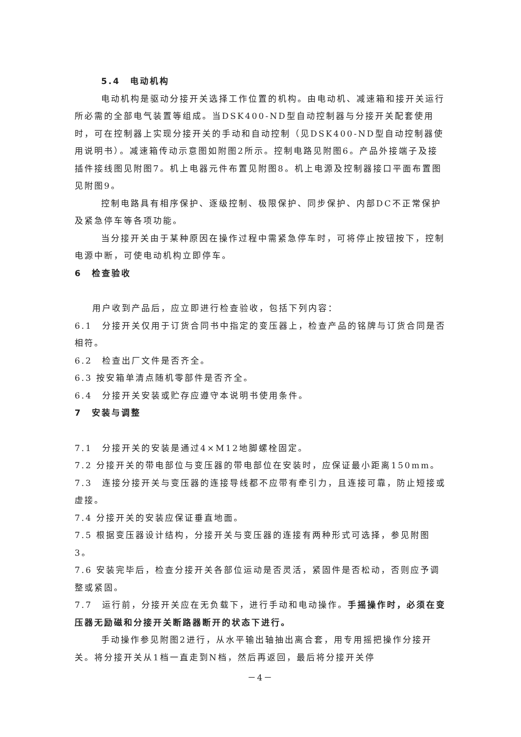5.4　电动机构
电动机构是驱动分接开关选择工作位置的机构。由电动机、减速箱和接开关运行所必需的全部电气装置等组成。当DSK400-ND型自动控制器与分接开关配套使用时，可在控制器上实现分接开关的手动和自动控制（见DSK400-ND型自动控制器使用说明书）。减速箱传动示意图如附图2所示。控制电路见附图6。产品外接端子及接插件接线图见附图7。机上电器元件布置见附图8。机上电源及控制器接口平面布置图见附图9。
控制电路具有相序保护、逐级控制、极限保护、同步保护、内部DC不正常保护及紧急停车等各项功能。
当分接开关由于某种原因在操作过程中需紧急停车时，可将停止按钮按下，控制电源中断，可使电动机构立即停车。
6　检查验收
用户收到产品后，应立即进行检查验收，包括下列内容：
6.1　分接开关仅用于订货合同书中指定的变压器上，检查产品的铭牌与订货合同是否相符。
6.2　检查出厂文件是否齐全。
6.3 按安箱单清点随机零部件是否齐全。
6.4　分接开关安装或贮存应遵守本说明书使用条件。
7　安装与调整
7.1　分接开关的安装是通过4×M12地脚螺栓固定。
7.2 分接开关的带电部位与变压器的带电部位在安装时，应保证最小距离150mm。
7.3　连接分接开关与变压器的连接导线都不应带有牵引力，且连接可靠，防止短接或虚接。
7.4 分接开关的安装应保证垂直地面。
7.5 根据变压器设计结构，分接开关与变压器的连接有两种形式可选择，参见附图3。
7.6 安装完毕后，检查分接开关各部位运动是否灵活，紧固件是否松动，否则应予调整或紧固。
7.7　运行前，分接开关应在无负载下，进行手动和电动操作。手摇操作时，必须在变压器无励磁和分接开关断路器断开的状态下进行。
手动操作参见附图2进行，从水平输出轴抽出离合套，用专用摇把操作分接开关。将分接开关从1档一直走到N档，然后再返回，最后将分接开关停
－4－